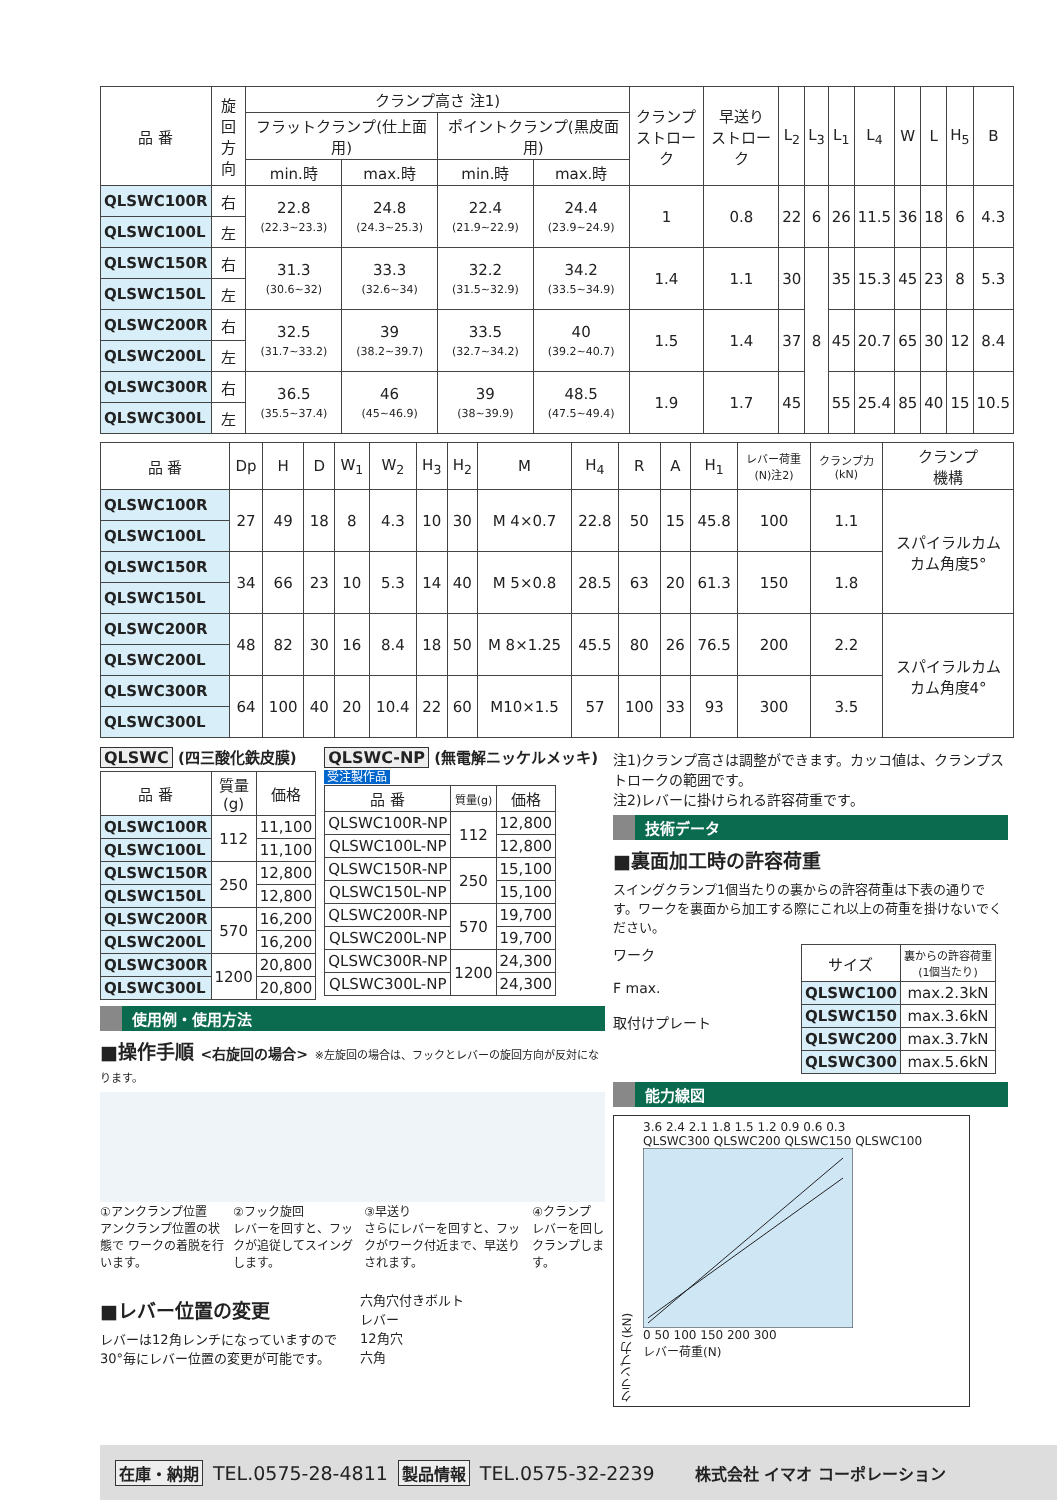| 品 番 | 旋回 方向 | クランプ高さ 注1) | | | | クランプ ストローク | 早送り ストローク | L<sub>2</sub> | L<sub>3</sub> | L<sub>1</sub> | L<sub>4</sub> | W | L | H<sub>5</sub> | B |
| --- | --- | --- | --- | --- | --- | --- | --- | --- | --- | --- | --- | --- | --- | --- | --- |
| | | フラットクランプ(仕上面用) | | ポイントクランプ(黒皮面用) | | | | | | | | | | | |
| | | min.時 | max.時 | min.時 | max.時 | | | | | | | | | | |
| QLSWC100R | 右 | 22.8 (22.3~23.3) | 24.8 (24.3~25.3) | 22.4 (21.9~22.9) | 24.4 (23.9~24.9) | 1 | 0.8 | 22 | 6 | 26 | 11.5 | 36 | 18 | 6 | 4.3 |
| QLSWC100L | 左 | | | | | | | | | | | | | | |
| QLSWC150R | 右 | 31.3 (30.6~32) | 33.3 (32.6~34) | 32.2 (31.5~32.9) | 34.2 (33.5~34.9) | 1.4 | 1.1 | 30 | 8 | 35 | 15.3 | 45 | 23 | 8 | 5.3 |
| QLSWC150L | 左 | | | | | | | | | | | | | | |
| QLSWC200R | 右 | 32.5 (31.7~33.2) | 39 (38.2~39.7) | 33.5 (32.7~34.2) | 40 (39.2~40.7) | 1.5 | 1.4 | 37 | | 45 | 20.7 | 65 | 30 | 12 | 8.4 |
| QLSWC200L | 左 | | | | | | | | | | | | | | |
| QLSWC300R | 右 | 36.5 (35.5~37.4) | 46 (45~46.9) | 39 (38~39.9) | 48.5 (47.5~49.4) | 1.9 | 1.7 | 45 | | 55 | 25.4 | 85 | 40 | 15 | 10.5 |
| QLSWC300L | 左 | | | | | | | | | | | | | | |
| 品 番 | Dp | H | D | W<sub>1</sub> | W<sub>2</sub> | H<sub>3</sub> | H<sub>2</sub> | M | H<sub>4</sub> | R | A | H<sub>1</sub> | レバー荷重 (N)注2) | クランプ力 (kN) | クランプ 機構 |
| --- | --- | --- | --- | --- | --- | --- | --- | --- | --- | --- | --- | --- | --- | --- | --- |
| QLSWC100R | 27 | 49 | 18 | 8 | 4.3 | 10 | 30 | M 4×0.7 | 22.8 | 50 | 15 | 45.8 | 100 | 1.1 | スパイラルカム カム角度5° |
| QLSWC100L | | | | | | | | | | | | | | | |
| QLSWC150R | 34 | 66 | 23 | 10 | 5.3 | 14 | 40 | M 5×0.8 | 28.5 | 63 | 20 | 61.3 | 150 | 1.8 | |
| QLSWC150L | | | | | | | | | | | | | | | |
| QLSWC200R | 48 | 82 | 30 | 16 | 8.4 | 18 | 50 | M 8×1.25 | 45.5 | 80 | 26 | 76.5 | 200 | 2.2 | スパイラルカム カム角度4° |
| QLSWC200L | | | | | | | | | | | | | | | |
| QLSWC300R | 64 | 100 | 40 | 20 | 10.4 | 22 | 60 | M10×1.5 | 57 | 100 | 33 | 93 | 300 | 3.5 | |
| QLSWC300L | | | | | | | | | | | | | | | |
QLSWC (四三酸化鉄皮膜)
| 品 番 | 質量 (g) | 価格 |
| --- | --- | --- |
| QLSWC100R | 112 | 11,100 |
| QLSWC100L | | 11,100 |
| QLSWC150R | 250 | 12,800 |
| QLSWC150L | | 12,800 |
| QLSWC200R | 570 | 16,200 |
| QLSWC200L | | 16,200 |
| QLSWC300R | 1200 | 20,800 |
| QLSWC300L | | 20,800 |
QLSWC-NP (無電解ニッケルメッキ)
受注製作品
| 品 番 | 質量(g) | 価格 |
| --- | --- | --- |
| QLSWC100R-NP | 112 | 12,800 |
| QLSWC100L-NP | | 12,800 |
| QLSWC150R-NP | 250 | 15,100 |
| QLSWC150L-NP | | 15,100 |
| QLSWC200R-NP | 570 | 19,700 |
| QLSWC200L-NP | | 19,700 |
| QLSWC300R-NP | 1200 | 24,300 |
| QLSWC300L-NP | | 24,300 |
使用例・使用方法
■操作手順 <右旋回の場合> ※左旋回の場合は、フックとレバーの旋回方向が反対になります。
①アンクランプ位置
アンクランプ位置の状態で ワークの着脱を行います。
②フック旋回
レバーを回すと、フックが追従してスイングします。
③早送り
さらにレバーを回すと、フックがワーク付近まで、早送りされます。
④クランプ
レバーを回しクランプします。
■レバー位置の変更
レバーは12角レンチになっていますので 30°毎にレバー位置の変更が可能です。
六角穴付きボルト
レバー
12角穴
六角
注1)クランプ高さは調整ができます。カッコ値は、クランプストロークの範囲です。
注2)レバーに掛けられる許容荷重です。
技術データ
■裏面加工時の許容荷重
スイングクランプ1個当たりの裏からの許容荷重は下表の通りです。ワークを裏面から加工する際にこれ以上の荷重を掛けないでください。
ワーク
F max.
取付けプレート
| サイズ | 裏からの許容荷重 (1個当たり) |
| --- | --- |
| QLSWC100 | max.2.3kN |
| QLSWC150 | max.3.6kN |
| QLSWC200 | max.3.7kN |
| QLSWC300 | max.5.6kN |
能力線図
クランプ力 (kN)
3.6 2.4 2.1 1.8 1.5 1.2 0.9 0.6 0.3
QLSWC300 QLSWC200 QLSWC150 QLSWC100 0 50 100 150 200 300
レバー荷重(N)
在庫・納期 TEL.0575-28-4811 製品情報 TEL.0575-32-2239 株式会社 イマオ コーポレーション